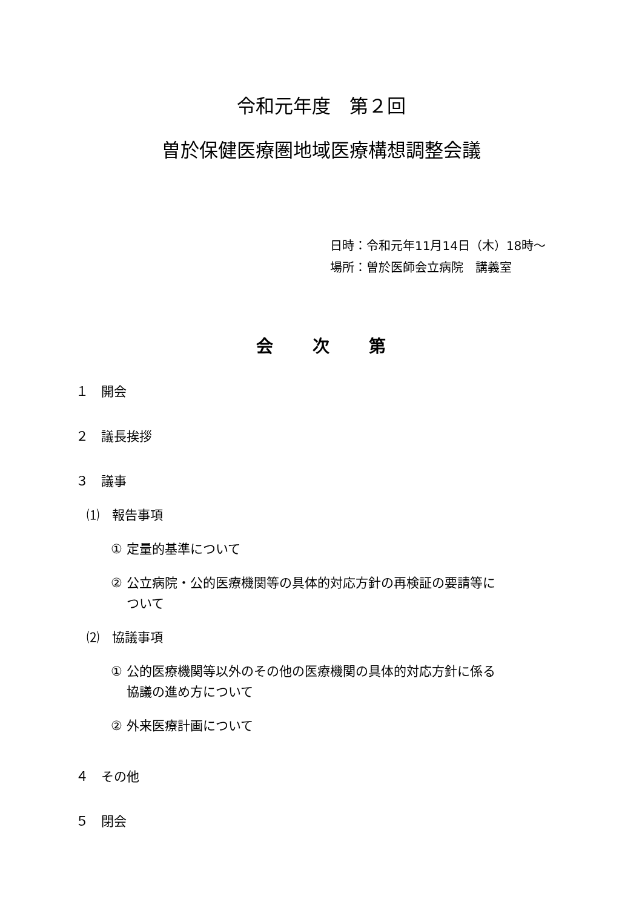令和元年度　第２回
曽於保健医療圏地域医療構想調整会議
日時：令和元年11月14日（木）18時～
場所：曽於医師会立病院　講義室
会 次 第
１　開会
２　議長挨拶
３　議事
⑴　報告事項
① 定量的基準について
② 公立病院・公的医療機関等の具体的対応方針の再検証の要請等に
ついて
⑵　協議事項
① 公的医療機関等以外のその他の医療機関の具体的対応方針に係る
協議の進め方について
② 外来医療計画について
４　その他
５　閉会